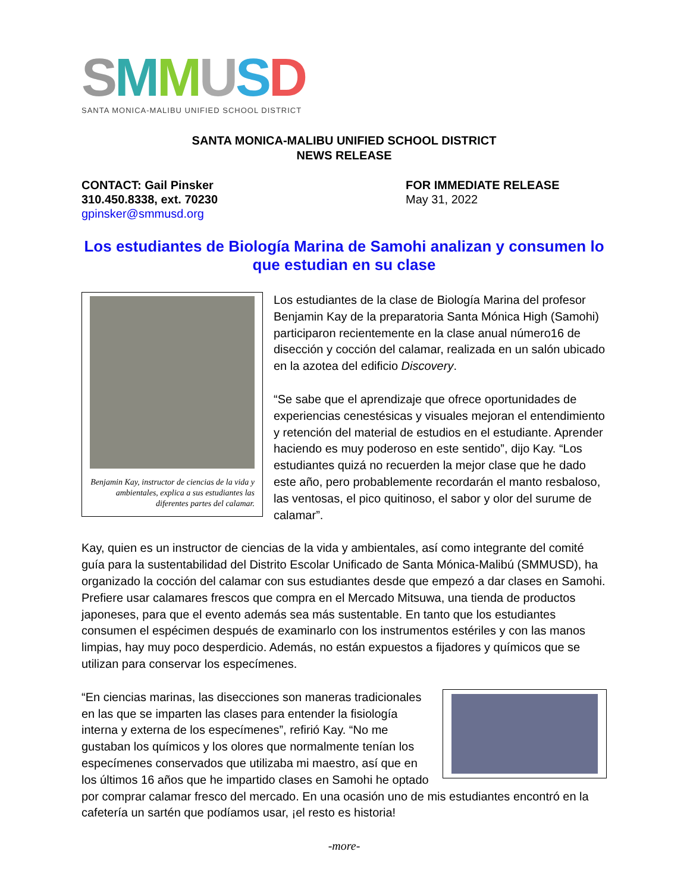SMMUSD
SANTA MONICA-MALIBU UNIFIED SCHOOL DISTRICT
SANTA MONICA-MALIBU UNIFIED SCHOOL DISTRICT
NEWS RELEASE
CONTACT: Gail Pinsker
310.450.8338, ext. 70230
gpinsker@smmusd.org
FOR IMMEDIATE RELEASE
May 31, 2022
Los estudiantes de Biología Marina de Samohi analizan y consumen lo que estudian en su clase
Benjamin Kay, instructor de ciencias de la vida y ambientales, explica a sus estudiantes las diferentes partes del calamar.
Los estudiantes de la clase de Biología Marina del profesor Benjamin Kay de la preparatoria Santa Mónica High (Samohi) participaron recientemente en la clase anual número16 de disección y cocción del calamar, realizada en un salón ubicado en la azotea del edificio Discovery.
“Se sabe que el aprendizaje que ofrece oportunidades de experiencias cenestésicas y visuales mejoran el entendimiento y retención del material de estudios en el estudiante. Aprender haciendo es muy poderoso en este sentido”, dijo Kay. “Los estudiantes quizá no recuerden la mejor clase que he dado este año, pero probablemente recordarán el manto resbaloso, las ventosas, el pico quitinoso, el sabor y olor del surume de calamar”.
Kay, quien es un instructor de ciencias de la vida y ambientales, así como integrante del comité guía para la sustentabilidad del Distrito Escolar Unificado de Santa Mónica-Malibú (SMMUSD), ha organizado la cocción del calamar con sus estudiantes desde que empezó a dar clases en Samohi. Prefiere usar calamares frescos que compra en el Mercado Mitsuwa, una tienda de productos japoneses, para que el evento además sea más sustentable. En tanto que los estudiantes consumen el espécimen después de examinarlo con los instrumentos estériles y con las manos limpias, hay muy poco desperdicio. Además, no están expuestos a fijadores y químicos que se utilizan para conservar los especímenes.
“En ciencias marinas, las disecciones son maneras tradicionales en las que se imparten las clases para entender la fisiología interna y externa de los especímenes”, refirió Kay. “No me gustaban los químicos y los olores que normalmente tenían los especímenes conservados que utilizaba mi maestro, así que en los últimos 16 años que he impartido clases en Samohi he optado por comprar calamar fresco del mercado. En una ocasión uno de mis estudiantes encontró en la cafetería un sartén que podíamos usar, ¡el resto es historia!
-more-